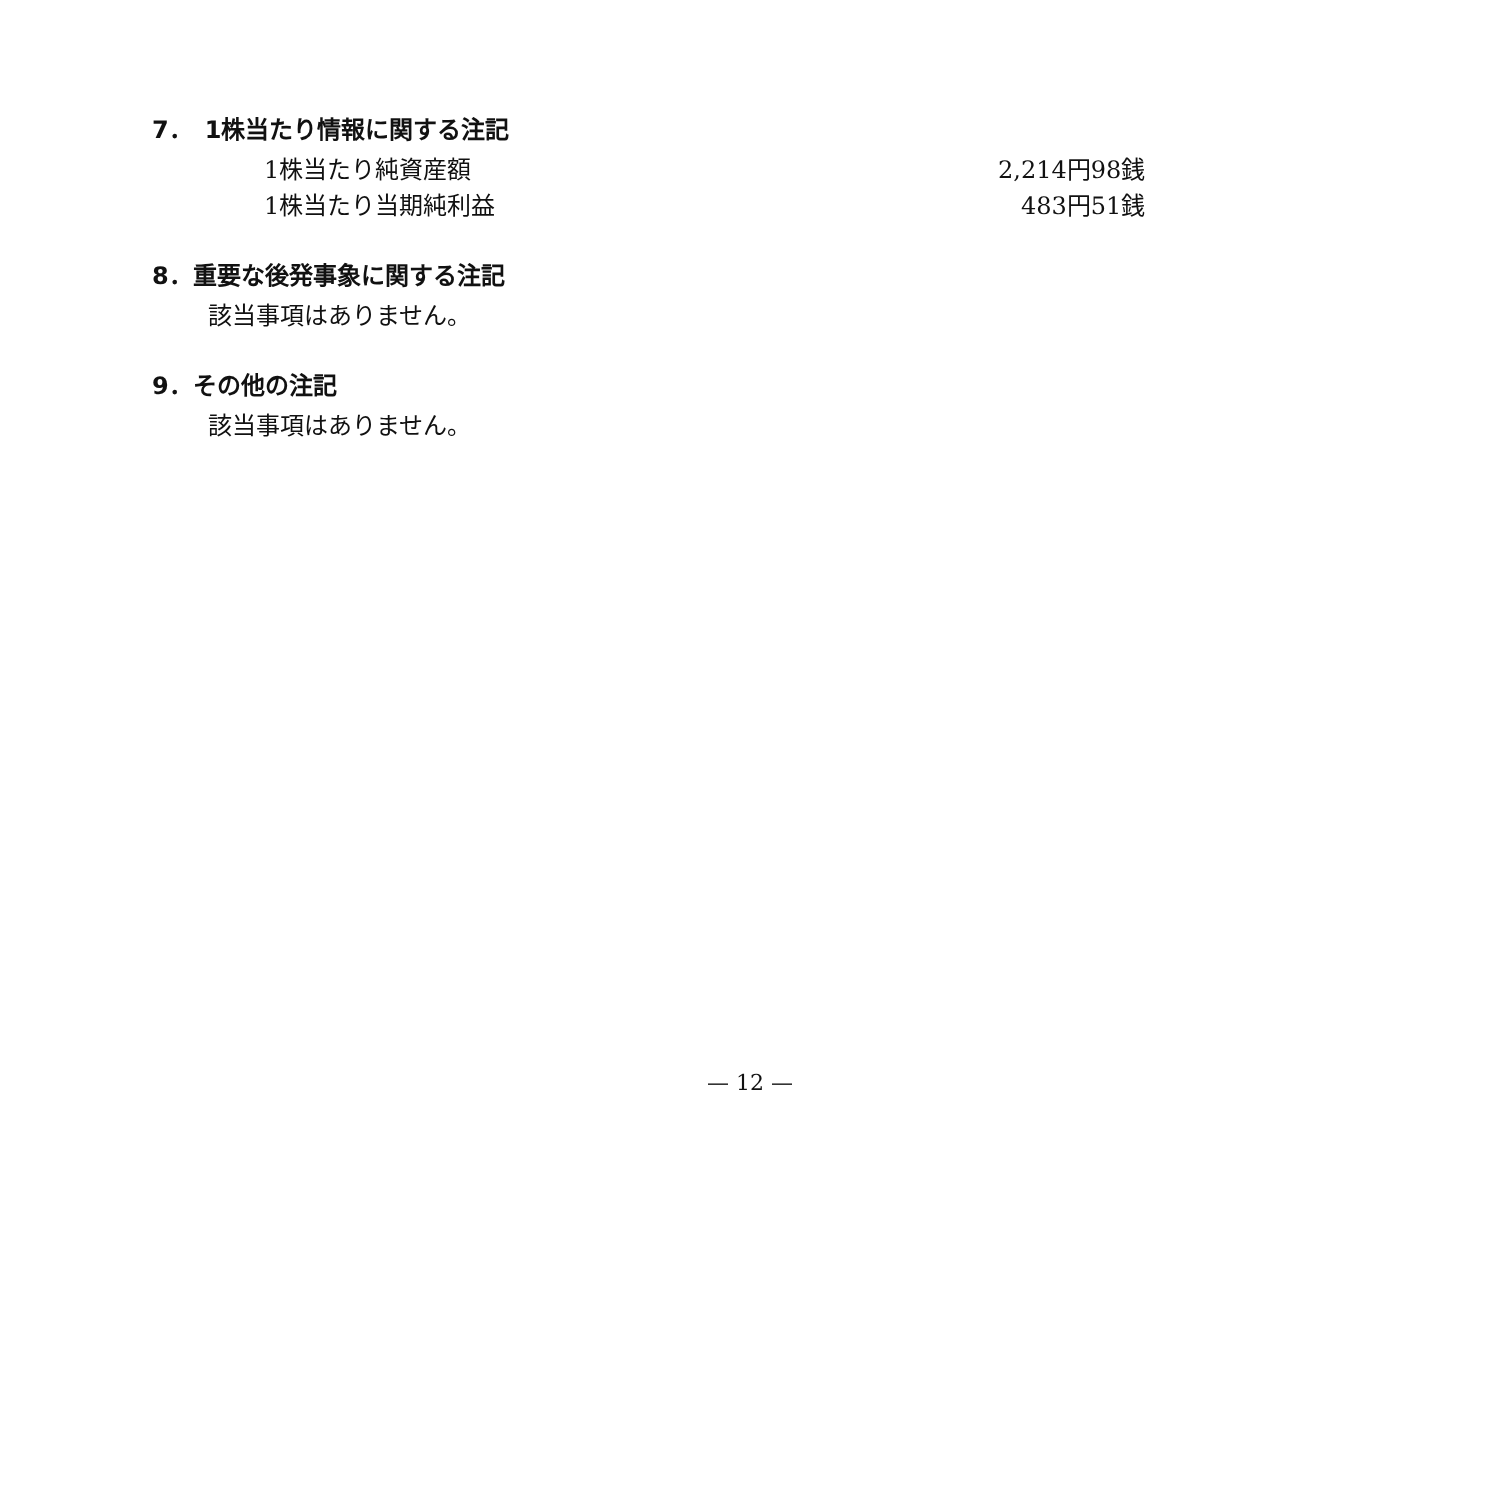7．　1株当たり情報に関する注記
| 1株当たり純資産額 | 2,214円98銭 |
| 1株当たり当期純利益 | 483円51銭 |
8．重要な後発事象に関する注記
該当事項はありません。
9．その他の注記
該当事項はありません。
— 12 —